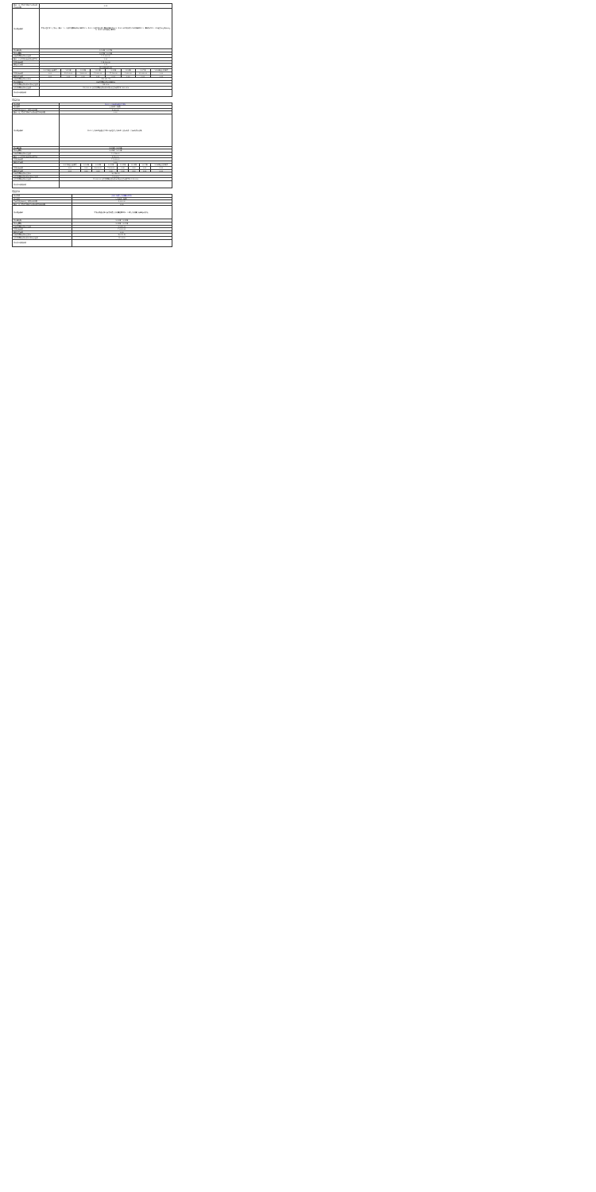| 其中：用于符合条件的重大项目资本金的金额 | 0.00 | | | | | | | |
| 项目简要描述 | 本项目包括五个子项目。其中：1、人民医院康备楼改扩建工程 2、北仑区人民医院西院区康备楼建设项目 3、北仑区中医院公共卫生楼新建工程 4、康樱街道社区卫生服务中心新大中心 5、北仑区中医院改扩建工程 | | | | | | | |
| 项目建设期 | 2022年至2027年 | | | | | | | |
| 项目运营期 | 2027年至2042年 | | | | | | | |
| 债券存续期内项目总投资 | 111,000.00 | | | | | | | |
| 其中：不含专项债券的项目资本金 | 0.00 | | | | | | | |
| 专项债券融资 | 116,400.00 | | | | | | | |
| 其他债务融资 | 0.00 | | | | | | | |
| | 项目分年融资计划 | | | | | | | |
| | 2021年及以前年度 | 2022年 | 2023年 | 2024年 | 2025年 | 2026年 | 2027年 | 2028年及以后年度 |
| 专项债券融资 | 0.00 | 32,100.00 | 3,000.00 | 13,000.00 | 17,100.00 | 1,000.00 | 22,000.00 | 0.00 |
| 其他债务融资 | 0.00 | 0.00 | 0.00 | 0.00 | 0.00 | 0.00 | 0.00 | 0.00 |
| 债券存续期内项目总收益 | 332,221.75 | | | | | | | |
| 项目分年收益 | 债券存续期内项目分年收益 | | | | | | | |
| 债务存续期内项目收益/项目总投资 | 236.00% | | | | | | | |
| 债务存续期内项目总投资 | 116,400.00 债务存续期内项目收益/项目债务融资本金 282.00% | | | | | | | |
| 项目收益预测依据 | | | | | | | | |
项目58
| 项目名称 | 北仑区污水处理设施提升工程 | | | | | | | |
| 项目类型 | 污水处理（城镇） | | | | | | | |
| 本只专项债券中用于该项目的金额 | 5,000.00 | | | | | | | |
| 其中：用于符合条件的重大项目资本金的金额 | 0.00 | | | | | | | |
| 项目简要描述 | 北仑区污水处理设施提升工程主要包括污水处理厂提标改造、管网改造等内容。 | | | | | | | |
| 项目建设期 | 2022年至2025年 | | | | | | | |
| 项目运营期 | 2025年至2040年 | | | | | | | |
| 债券存续期内项目总投资 | 19,328.00 | | | | | | | |
| 其中：不含专项债券的项目资本金 | 6,328.00 | | | | | | | |
| 专项债券融资 | 13,000.00 | | | | | | | |
| 其他债务融资 | 0.00 | | | | | | | |
| | 2021年及以前年度 | 2022年 | 2023年 | 2024年 | 2025年 | 2026年 | 2027年 | 2028年及以后年度 |
| 专项债券融资 | 0.00 | 0.00 | 6,000.00 | 7,000.00 | 0.00 | 0.00 | 0.00 | 0.00 |
| 其他债务融资 | 0.00 | 0.00 | 0.00 | 0.00 | 0.00 | 0.00 | 0.00 | 0.00 |
| 债券存续期内项目总收益 | 38,368.38 | | | | | | | |
| 债务存续期内项目收益/项目总投资 | 199.00% | | | | | | | |
| 债务存续期内项目总投资 | 13,000.00 债务存续期内项目收益/项目债务融资本金 295.00% | | | | | | | |
| 项目收益预测依据 | | | | | | | | |
项目59
| 项目名称 | 鄞州区城镇污水收集处理工程 |
| 项目类型 | 污水处理（城镇） |
| 本只专项债券中用于该项目的金额 | 5,000.00 |
| 其中：用于符合条件的重大项目资本金的金额 | 0.00 |
| 项目简要描述 | 本项目实施内容主要为城镇污水收集完善工程、区域污水收集管网建设改造等。 |
| 项目建设期 | 2022年至2025年 |
| 项目运营期 | 2025年至2041年 |
| 债券存续期内项目总投资 | 20,850.00 |
| 专项债券融资 | 12,000.00 |
| 其他债务融资 | 0.00 |
| 债券存续期内项目总收益 | 38,032.50 |
| 债务存续期内项目收益/项目总投资 | 149.00% |
| 项目收益预测依据 | |